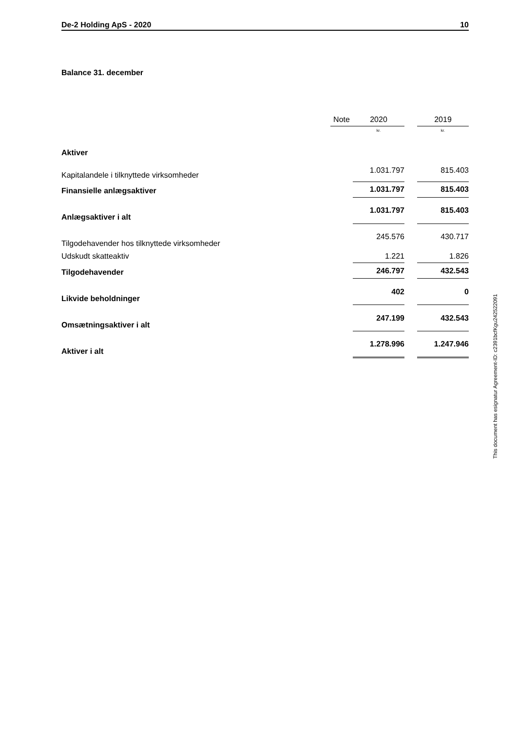De-2 Holding ApS - 2020 10
Balance 31. december
| | Note | | 2020 | | 2019 |
| --- | --- | --- | --- | --- | --- |
| | | | kr. | | kr. |
| Aktiver | | | | | |
| Kapitalandele i tilknyttede virksomheder | | | 1.031.797 | | 815.403 |
| Finansielle anlægsaktiver | | | 1.031.797 | | 815.403 |
| Anlægsaktiver i alt | | | 1.031.797 | | 815.403 |
| Tilgodehavender hos tilknyttede virksomheder | | | 245.576 | | 430.717 |
| Udskudt skatteaktiv | | | 1.221 | | 1.826 |
| Tilgodehavender | | | 246.797 | | 432.543 |
| Likvide beholdninger | | | 402 | | 0 |
| Omsætningsaktiver i alt | | | 247.199 | | 432.543 |
| Aktiver i alt | | | 1.278.996 | | 1.247.946 |
This document has esignatur Agreement-ID: c2391bcfKgu242522091